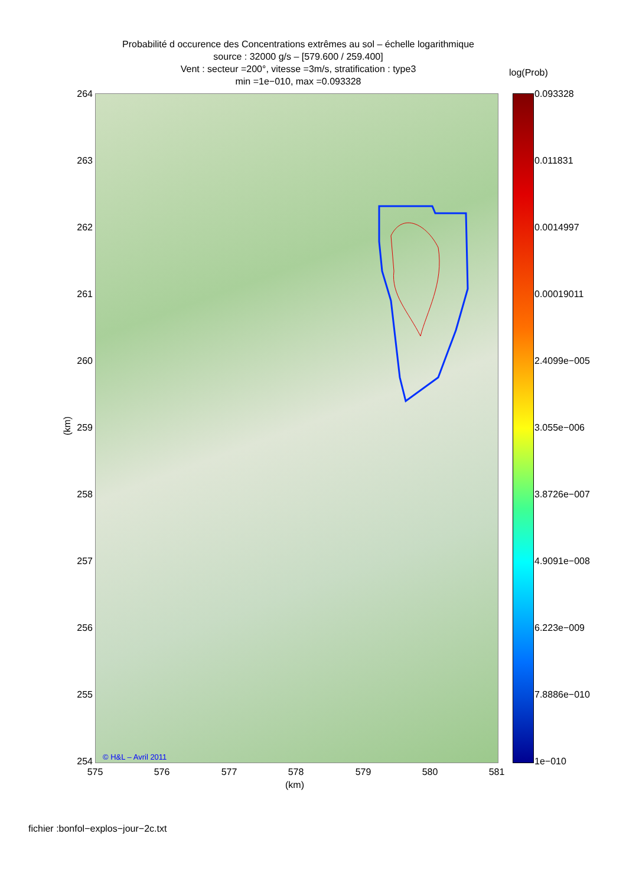Probabilité d occurence des Concentrations extrêmes au sol – échelle logarithmique
source : 32000 g/s – [579.600 / 259.400]
Vent : secteur =200°, vitesse =3m/s, stratification : type3
min =1e−010, max =0.093328
log(Prob)
© H&L – Avril 2011
264
263
262
261
260
259
258
257
256
255
254
(km)
575 576 577 578 579 580 581
(km)
0.093328
0.011831
0.0014997
0.00019011
2.4099e−005
3.055e−006
3.8726e−007
4.9091e−008
6.223e−009
7.8886e−010
1e−010
fichier :bonfol−explos−jour−2c.txt